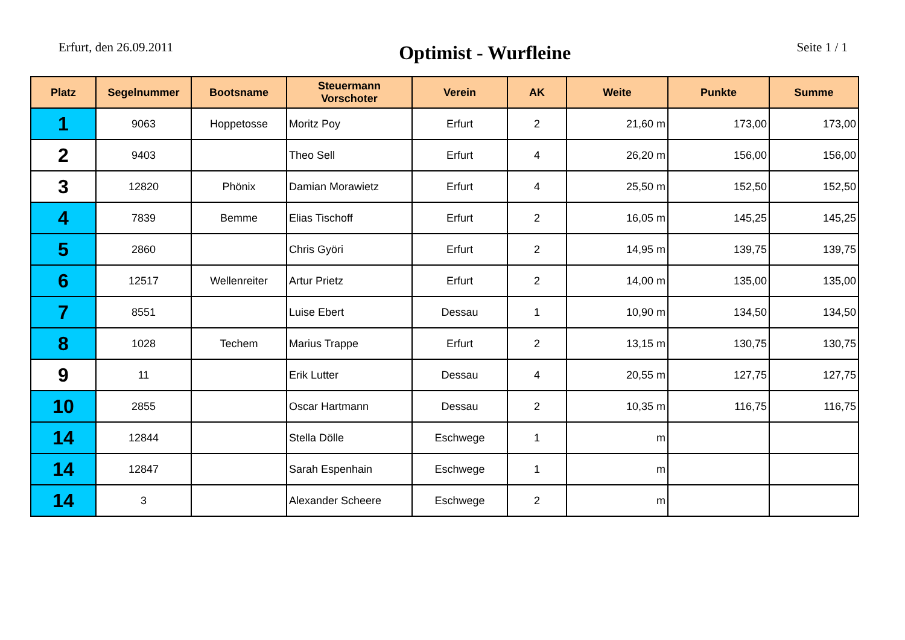Erfurt, den 26.09.2011
Optimist - Wurfleine
Seite 1 / 1
| Platz | Segelnummer | Bootsname | Steuermann Vorschoter | Verein | AK | Weite | Punkte | Summe |
| --- | --- | --- | --- | --- | --- | --- | --- | --- |
| 1 | 9063 | Hoppetosse | Moritz Poy | Erfurt | 2 | 21,60 m | 173,00 | 173,00 |
| 2 | 9403 | | Theo Sell | Erfurt | 4 | 26,20 m | 156,00 | 156,00 |
| 3 | 12820 | Phönix | Damian Morawietz | Erfurt | 4 | 25,50 m | 152,50 | 152,50 |
| 4 | 7839 | Bemme | Elias Tischoff | Erfurt | 2 | 16,05 m | 145,25 | 145,25 |
| 5 | 2860 | | Chris Györi | Erfurt | 2 | 14,95 m | 139,75 | 139,75 |
| 6 | 12517 | Wellenreiter | Artur Prietz | Erfurt | 2 | 14,00 m | 135,00 | 135,00 |
| 7 | 8551 | | Luise Ebert | Dessau | 1 | 10,90 m | 134,50 | 134,50 |
| 8 | 1028 | Techem | Marius Trappe | Erfurt | 2 | 13,15 m | 130,75 | 130,75 |
| 9 | 11 | | Erik Lutter | Dessau | 4 | 20,55 m | 127,75 | 127,75 |
| 10 | 2855 | | Oscar Hartmann | Dessau | 2 | 10,35 m | 116,75 | 116,75 |
| 14 | 12844 | | Stella Dölle | Eschwege | 1 | m | | |
| 14 | 12847 | | Sarah Espenhain | Eschwege | 1 | m | | |
| 14 | 3 | | Alexander Scheere | Eschwege | 2 | m | | |